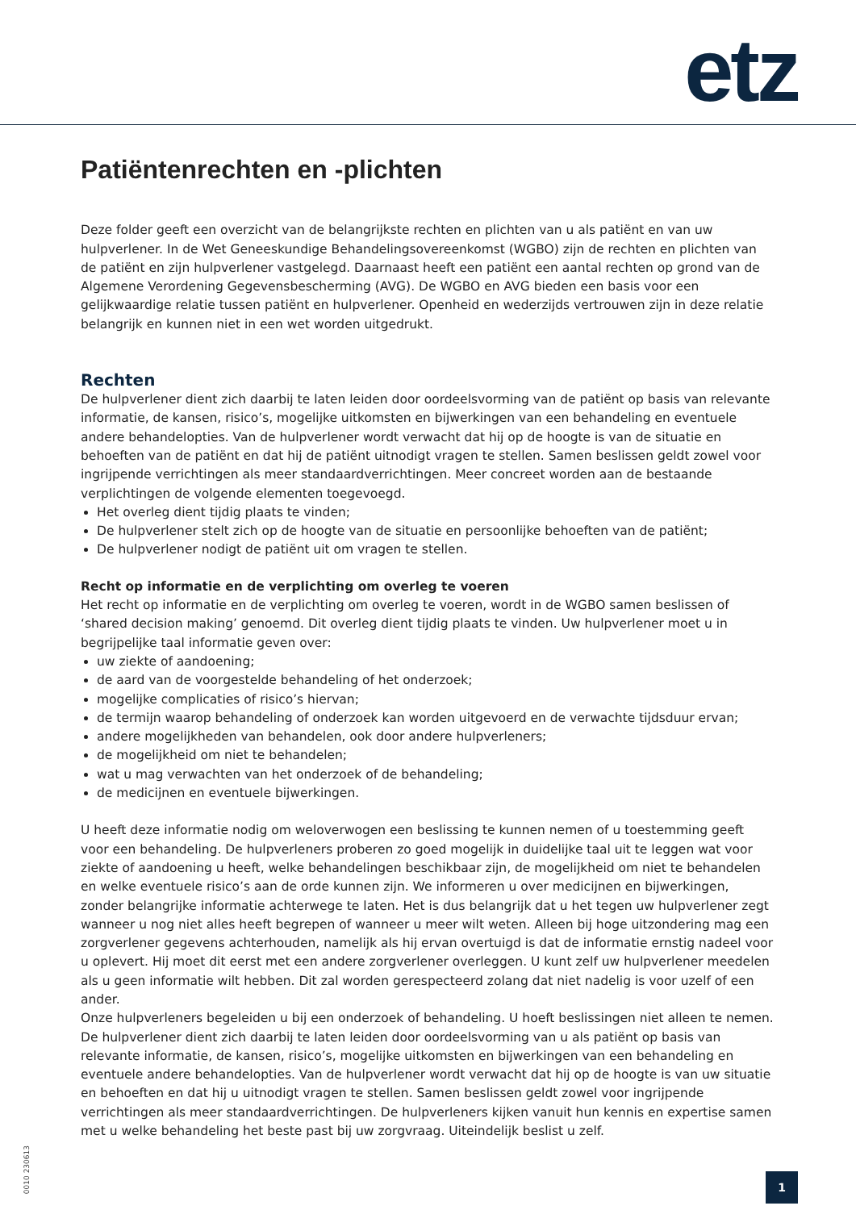etz
Patiëntenrechten en -plichten
Deze folder geeft een overzicht van de belangrijkste rechten en plichten van u als patiënt en van uw hulpverlener. In de Wet Geneeskundige Behandelingsovereenkomst (WGBO) zijn de rechten en plichten van de patiënt en zijn hulpverlener vastgelegd. Daarnaast heeft een patiënt een aantal rechten op grond van de Algemene Verordening Gegevensbescherming (AVG). De WGBO en AVG bieden een basis voor een gelijkwaardige relatie tussen patiënt en hulpverlener. Openheid en wederzijds vertrouwen zijn in deze relatie belangrijk en kunnen niet in een wet worden uitgedrukt.
Rechten
De hulpverlener dient zich daarbij te laten leiden door oordeelsvorming van de patiënt op basis van relevante informatie, de kansen, risico’s, mogelijke uitkomsten en bijwerkingen van een behandeling en eventuele andere behandelopties. Van de hulpverlener wordt verwacht dat hij op de hoogte is van de situatie en behoeften van de patiënt en dat hij de patiënt uitnodigt vragen te stellen. Samen beslissen geldt zowel voor ingrijpende verrichtingen als meer standaardverrichtingen. Meer concreet worden aan de bestaande verplichtingen de volgende elementen toegevoegd.
Het overleg dient tijdig plaats te vinden;
De hulpverlener stelt zich op de hoogte van de situatie en persoonlijke behoeften van de patiënt;
De hulpverlener nodigt de patiënt uit om vragen te stellen.
Recht op informatie en de verplichting om overleg te voeren
Het recht op informatie en de verplichting om overleg te voeren, wordt in de WGBO samen beslissen of ‘shared decision making’ genoemd. Dit overleg dient tijdig plaats te vinden. Uw hulpverlener moet u in begrijpelijke taal informatie geven over:
uw ziekte of aandoening;
de aard van de voorgestelde behandeling of het onderzoek;
mogelijke complicaties of risico’s hiervan;
de termijn waarop behandeling of onderzoek kan worden uitgevoerd en de verwachte tijdsduur ervan;
andere mogelijkheden van behandelen, ook door andere hulpverleners;
de mogelijkheid om niet te behandelen;
wat u mag verwachten van het onderzoek of de behandeling;
de medicijnen en eventuele bijwerkingen.
U heeft deze informatie nodig om weloverwogen een beslissing te kunnen nemen of u toestemming geeft voor een behandeling. De hulpverleners proberen zo goed mogelijk in duidelijke taal uit te leggen wat voor ziekte of aandoening u heeft, welke behandelingen beschikbaar zijn, de mogelijkheid om niet te behandelen en welke eventuele risico’s aan de orde kunnen zijn. We informeren u over medicijnen en bijwerkingen, zonder belangrijke informatie achterwege te laten. Het is dus belangrijk dat u het tegen uw hulpverlener zegt wanneer u nog niet alles heeft begrepen of wanneer u meer wilt weten. Alleen bij hoge uitzondering mag een zorgverlener gegevens achterhouden, namelijk als hij ervan overtuigd is dat de informatie ernstig nadeel voor u oplevert. Hij moet dit eerst met een andere zorgverlener overleggen. U kunt zelf uw hulpverlener meedelen als u geen informatie wilt hebben. Dit zal worden gerespecteerd zolang dat niet nadelig is voor uzelf of een ander.
Onze hulpverleners begeleiden u bij een onderzoek of behandeling. U hoeft beslissingen niet alleen te nemen. De hulpverlener dient zich daarbij te laten leiden door oordeelsvorming van u als patiënt op basis van relevante informatie, de kansen, risico’s, mogelijke uitkomsten en bijwerkingen van een behandeling en eventuele andere behandelopties. Van de hulpverlener wordt verwacht dat hij op de hoogte is van uw situatie en behoeften en dat hij u uitnodigt vragen te stellen. Samen beslissen geldt zowel voor ingrijpende verrichtingen als meer standaardverrichtingen. De hulpverleners kijken vanuit hun kennis en expertise samen met u welke behandeling het beste past bij uw zorgvraag. Uiteindelijk beslist u zelf.
0010 230613
1